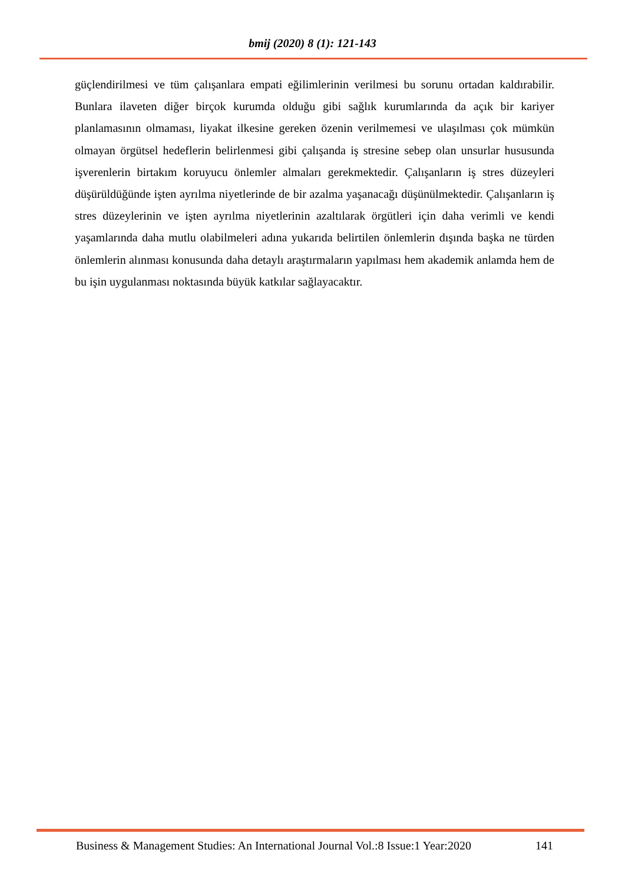bmij (2020) 8 (1): 121-143
güçlendirilmesi ve tüm çalışanlara empati eğilimlerinin verilmesi bu sorunu ortadan kaldırabilir. Bunlara ilaveten diğer birçok kurumda olduğu gibi sağlık kurumlarında da açık bir kariyer planlamasının olmaması, liyakat ilkesine gereken özenin verilmemesi ve ulaşılması çok mümkün olmayan örgütsel hedeflerin belirlenmesi gibi çalışanda iş stresine sebep olan unsurlar hususunda işverenlerin birtakım koruyucu önlemler almaları gerekmektedir. Çalışanların iş stres düzeyleri düşürüldüğünde işten ayrılma niyetlerinde de bir azalma yaşanacağı düşünülmektedir. Çalışanların iş stres düzeylerinin ve işten ayrılma niyetlerinin azaltılarak örgütleri için daha verimli ve kendi yaşamlarında daha mutlu olabilmeleri adına yukarıda belirtilen önlemlerin dışında başka ne türden önlemlerin alınması konusunda daha detaylı araştırmaların yapılması hem akademik anlamda hem de bu işin uygulanması noktasında büyük katkılar sağlayacaktır.
Business & Management Studies: An International Journal Vol.:8 Issue:1 Year:2020 141